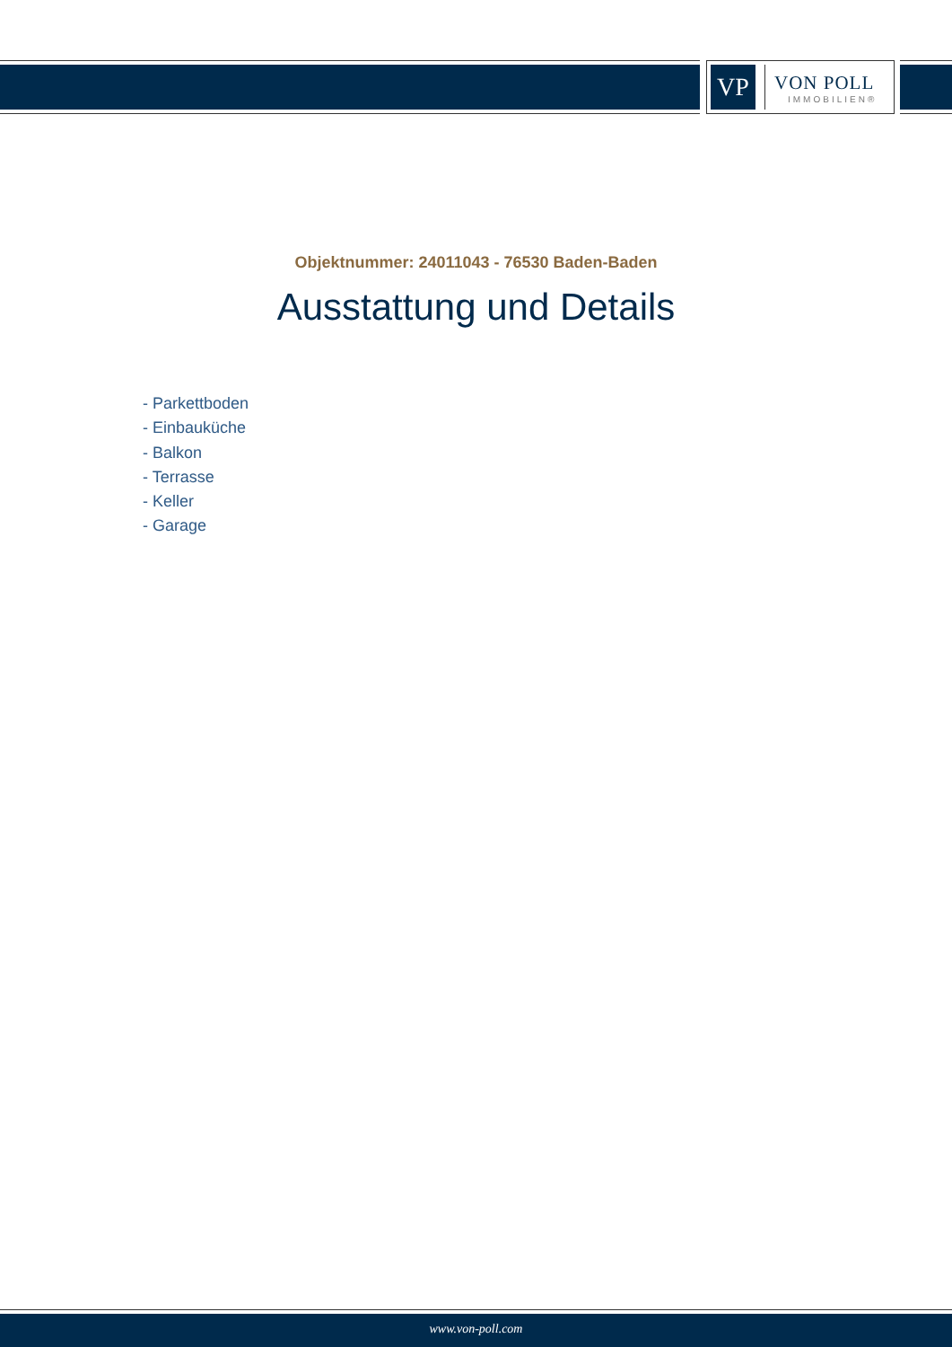VP
VON POLL
IMMOBILIEN®
Objektnummer: 24011043 - 76530 Baden-Baden
Ausstattung und Details
- Parkettboden
- Einbauküche
- Balkon
- Terrasse
- Keller
- Garage
www.von-poll.com